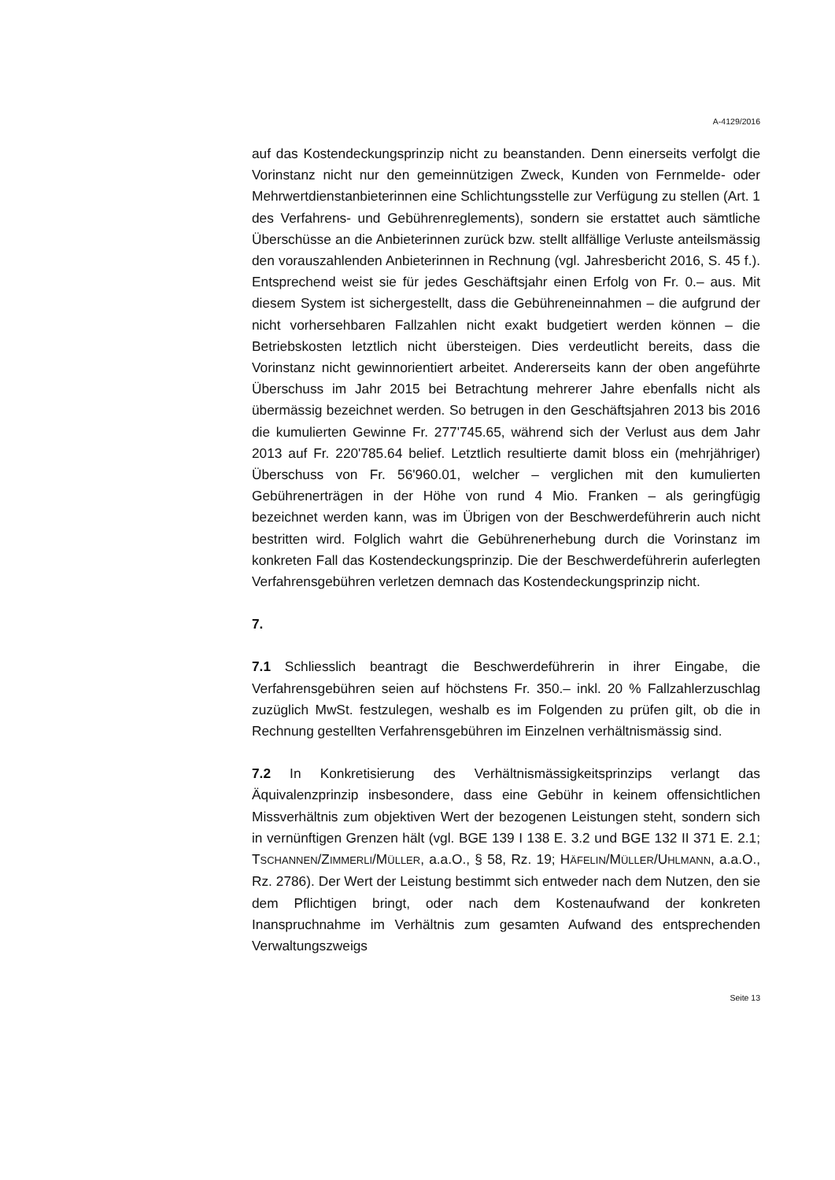A-4129/2016
auf das Kostendeckungsprinzip nicht zu beanstanden. Denn einerseits verfolgt die Vorinstanz nicht nur den gemeinnützigen Zweck, Kunden von Fernmelde- oder Mehrwertdienstanbieterinnen eine Schlichtungsstelle zur Verfügung zu stellen (Art. 1 des Verfahrens- und Gebührenreglements), sondern sie erstattet auch sämtliche Überschüsse an die Anbieterinnen zurück bzw. stellt allfällige Verluste anteilsmässig den vorauszahlenden Anbieterinnen in Rechnung (vgl. Jahresbericht 2016, S. 45 f.). Entsprechend weist sie für jedes Geschäftsjahr einen Erfolg von Fr. 0.– aus. Mit diesem System ist sichergestellt, dass die Gebühreneinnahmen – die aufgrund der nicht vorhersehbaren Fallzahlen nicht exakt budgetiert werden können – die Betriebskosten letztlich nicht übersteigen. Dies verdeutlicht bereits, dass die Vorinstanz nicht gewinnorientiert arbeitet. Andererseits kann der oben angeführte Überschuss im Jahr 2015 bei Betrachtung mehrerer Jahre ebenfalls nicht als übermässig bezeichnet werden. So betrugen in den Geschäftsjahren 2013 bis 2016 die kumulierten Gewinne Fr. 277'745.65, während sich der Verlust aus dem Jahr 2013 auf Fr. 220'785.64 belief. Letztlich resultierte damit bloss ein (mehrjähriger) Überschuss von Fr. 56'960.01, welcher – verglichen mit den kumulierten Gebührenerträgen in der Höhe von rund 4 Mio. Franken – als geringfügig bezeichnet werden kann, was im Übrigen von der Beschwerdeführerin auch nicht bestritten wird. Folglich wahrt die Gebührenerhebung durch die Vorinstanz im konkreten Fall das Kostendeckungsprinzip. Die der Beschwerdeführerin auferlegten Verfahrensgebühren verletzen demnach das Kostendeckungsprinzip nicht.
7.
7.1 Schliesslich beantragt die Beschwerdeführerin in ihrer Eingabe, die Verfahrensgebühren seien auf höchstens Fr. 350.– inkl. 20 % Fallzahlerzuschlag zuzüglich MwSt. festzulegen, weshalb es im Folgenden zu prüfen gilt, ob die in Rechnung gestellten Verfahrensgebühren im Einzelnen verhältnismässig sind.
7.2 In Konkretisierung des Verhältnismässigkeitsprinzips verlangt das Äquivalenzprinzip insbesondere, dass eine Gebühr in keinem offensichtlichen Missverhältnis zum objektiven Wert der bezogenen Leistungen steht, sondern sich in vernünftigen Grenzen hält (vgl. BGE 139 I 138 E. 3.2 und BGE 132 II 371 E. 2.1; TSCHANNEN/ZIMMERLI/MÜLLER, a.a.O., § 58, Rz. 19; HÄFELIN/MÜLLER/UHLMANN, a.a.O., Rz. 2786). Der Wert der Leistung bestimmt sich entweder nach dem Nutzen, den sie dem Pflichtigen bringt, oder nach dem Kostenaufwand der konkreten Inanspruchnahme im Verhältnis zum gesamten Aufwand des entsprechenden Verwaltungszweigs
Seite 13